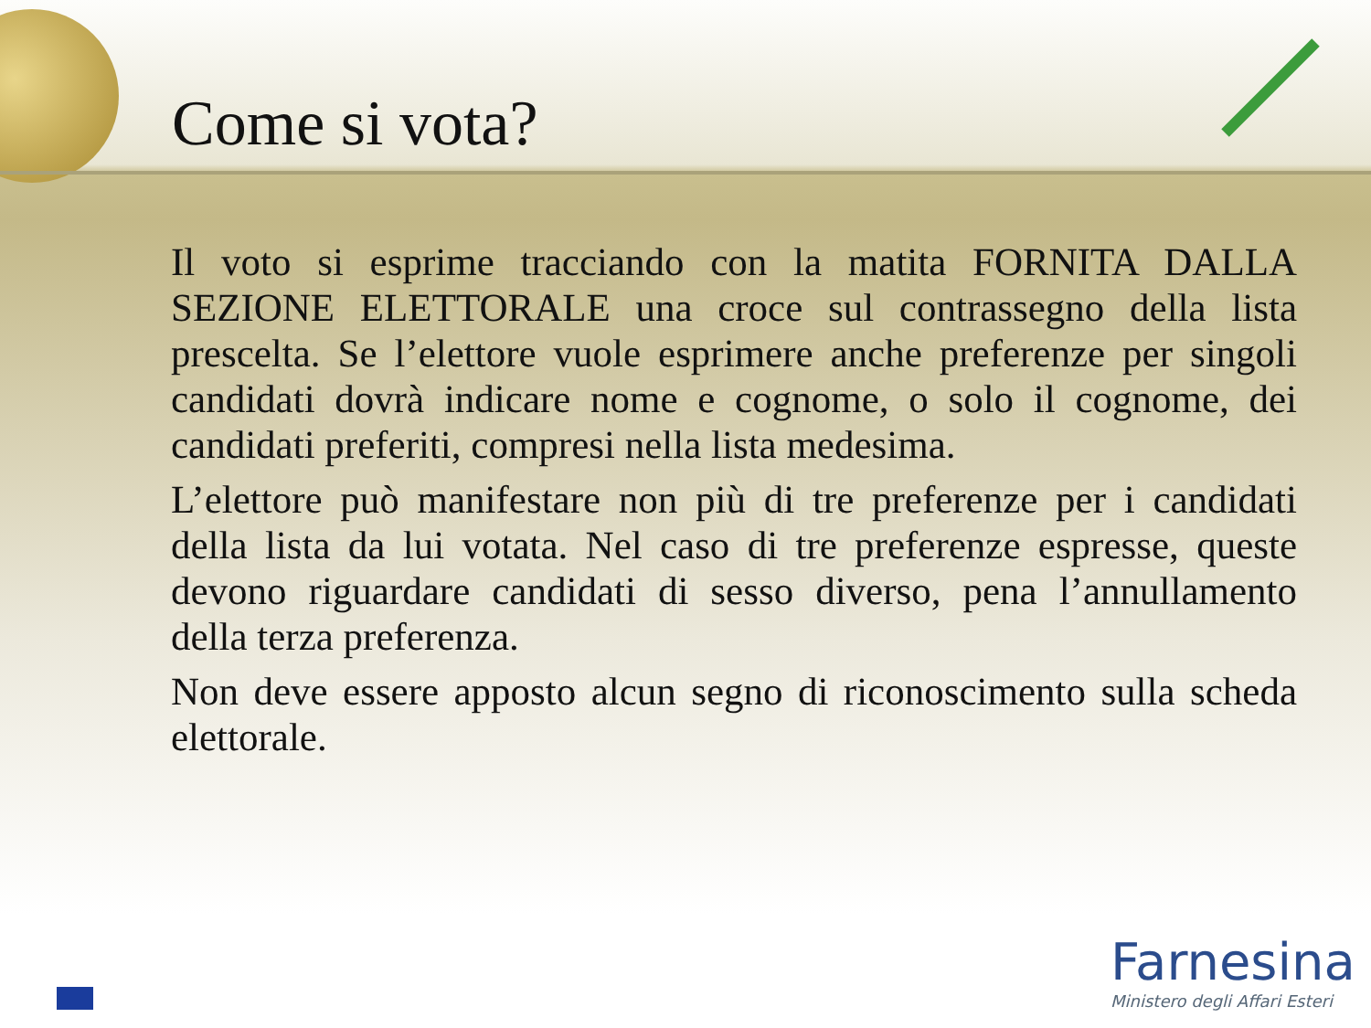Come si vota?
Il voto si esprime tracciando con la matita FORNITA DALLA SEZIONE ELETTORALE una croce sul contrassegno della lista prescelta. Se l’elettore vuole esprimere anche preferenze per singoli candidati dovrà indicare nome e cognome, o solo il cognome, dei candidati preferiti, compresi nella lista medesima.
L’elettore può manifestare non più di tre preferenze per i candidati della lista da lui votata. Nel caso di tre preferenze espresse, queste devono riguardare candidati di sesso diverso, pena l’annullamento della terza preferenza.
Non deve essere apposto alcun segno di riconoscimento sulla scheda elettorale.
Farnesina
Ministero degli Affari Esteri